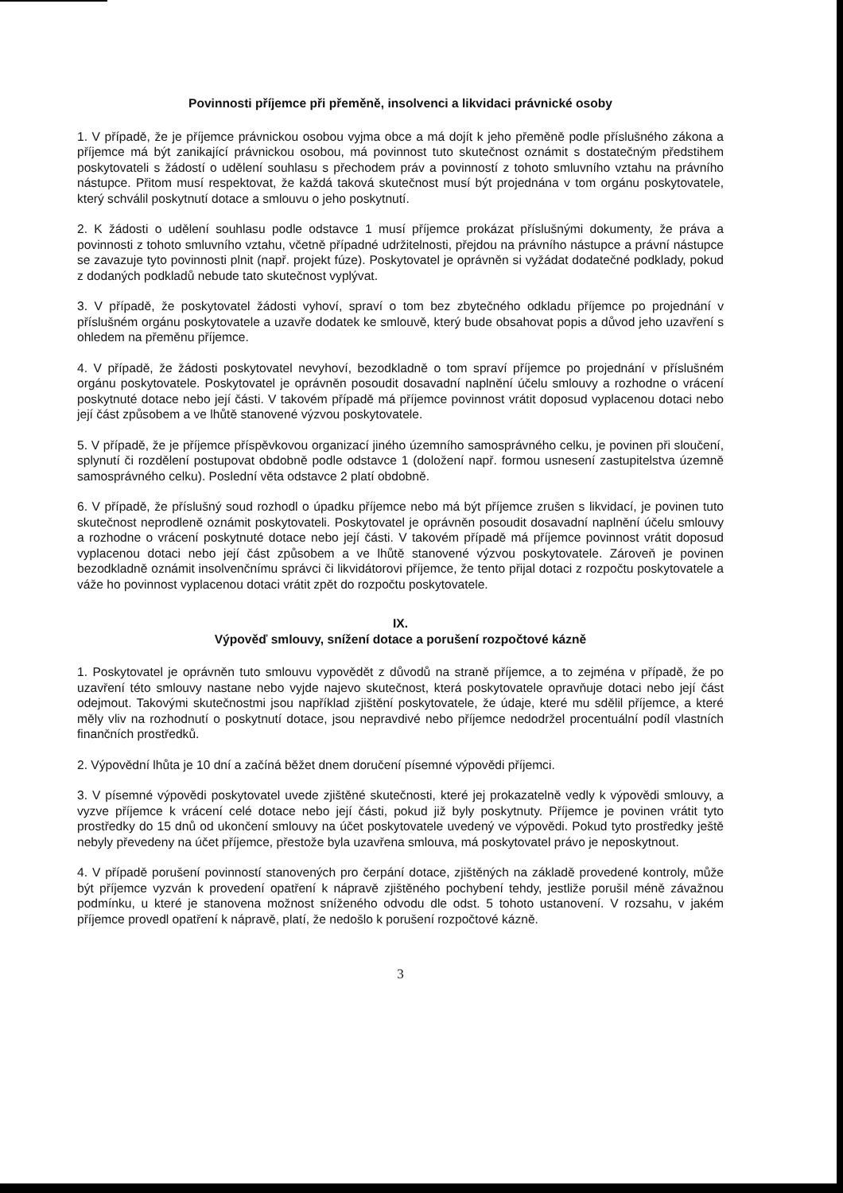Povinnosti příjemce při přeměně, insolvenci a likvidaci právnické osoby
1. V případě, že je příjemce právnickou osobou vyjma obce a má dojít k jeho přeměně podle příslušného zákona a příjemce má být zanikající právnickou osobou, má povinnost tuto skutečnost oznámit s dostatečným předstihem poskytovateli s žádostí o udělení souhlasu s přechodem práv a povinností z tohoto smluvního vztahu na právního nástupce. Přitom musí respektovat, že každá taková skutečnost musí být projednána v tom orgánu poskytovatele, který schválil poskytnutí dotace a smlouvu o jeho poskytnutí.
2. K žádosti o udělení souhlasu podle odstavce 1 musí příjemce prokázat příslušnými dokumenty, že práva a povinnosti z tohoto smluvního vztahu, včetně případné udržitelnosti, přejdou na právního nástupce a právní nástupce se zavazuje tyto povinnosti plnit (např. projekt fúze). Poskytovatel je oprávněn si vyžádat dodatečné podklady, pokud z dodaných podkladů nebude tato skutečnost vyplývat.
3. V případě, že poskytovatel žádosti vyhoví, spraví o tom bez zbytečného odkladu příjemce po projednání v příslušném orgánu poskytovatele a uzavře dodatek ke smlouvě, který bude obsahovat popis a důvod jeho uzavření s ohledem na přeměnu příjemce.
4. V případě, že žádosti poskytovatel nevyhoví, bezodkladně o tom spraví příjemce po projednání v příslušném orgánu poskytovatele. Poskytovatel je oprávněn posoudit dosavadní naplnění účelu smlouvy a rozhodne o vrácení poskytnuté dotace nebo její části. V takovém případě má příjemce povinnost vrátit doposud vyplacenou dotaci nebo její část způsobem a ve lhůtě stanovené výzvou poskytovatele.
5. V případě, že je příjemce příspěvkovou organizací jiného územního samosprávného celku, je povinen při sloučení, splynutí či rozdělení postupovat obdobně podle odstavce 1 (doložení např. formou usnesení zastupitelstva územně samosprávného celku). Poslední věta odstavce 2 platí obdobně.
6. V případě, že příslušný soud rozhodl o úpadku příjemce nebo má být příjemce zrušen s likvidací, je povinen tuto skutečnost neprodleně oznámit poskytovateli. Poskytovatel je oprávněn posoudit dosavadní naplnění účelu smlouvy a rozhodne o vrácení poskytnuté dotace nebo její části. V takovém případě má příjemce povinnost vrátit doposud vyplacenou dotaci nebo její část způsobem a ve lhůtě stanovené výzvou poskytovatele. Zároveň je povinen bezodkladně oznámit insolvenčnímu správci či likvidátorovi příjemce, že tento přijal dotaci z rozpočtu poskytovatele a váže ho povinnost vyplacenou dotaci vrátit zpět do rozpočtu poskytovatele.
IX.
Výpověď smlouvy, snížení dotace a porušení rozpočtové kázně
1. Poskytovatel je oprávněn tuto smlouvu vypovědět z důvodů na straně příjemce, a to zejména v případě, že po uzavření této smlouvy nastane nebo vyjde najevo skutečnost, která poskytovatele opravňuje dotaci nebo její část odejmout. Takovými skutečnostmi jsou například zjištění poskytovatele, že údaje, které mu sdělil příjemce, a které měly vliv na rozhodnutí o poskytnutí dotace, jsou nepravdivé nebo příjemce nedodržel procentuální podíl vlastních finančních prostředků.
2. Výpovědní lhůta je 10 dní a začíná běžet dnem doručení písemné výpovědi příjemci.
3. V písemné výpovědi poskytovatel uvede zjištěné skutečnosti, které jej prokazatelně vedly k výpovědi smlouvy, a vyzve příjemce k vrácení celé dotace nebo její části, pokud již byly poskytnuty. Příjemce je povinen vrátit tyto prostředky do 15 dnů od ukončení smlouvy na účet poskytovatele uvedený ve výpovědi. Pokud tyto prostředky ještě nebyly převedeny na účet příjemce, přestože byla uzavřena smlouva, má poskytovatel právo je neposkytnout.
4. V případě porušení povinností stanovených pro čerpání dotace, zjištěných na základě provedené kontroly, může být příjemce vyzván k provedení opatření k nápravě zjištěného pochybení tehdy, jestliže porušil méně závažnou podmínku, u které je stanovena možnost sníženého odvodu dle odst. 5 tohoto ustanovení. V rozsahu, v jakém příjemce provedl opatření k nápravě, platí, že nedošlo k porušení rozpočtové kázně.
3